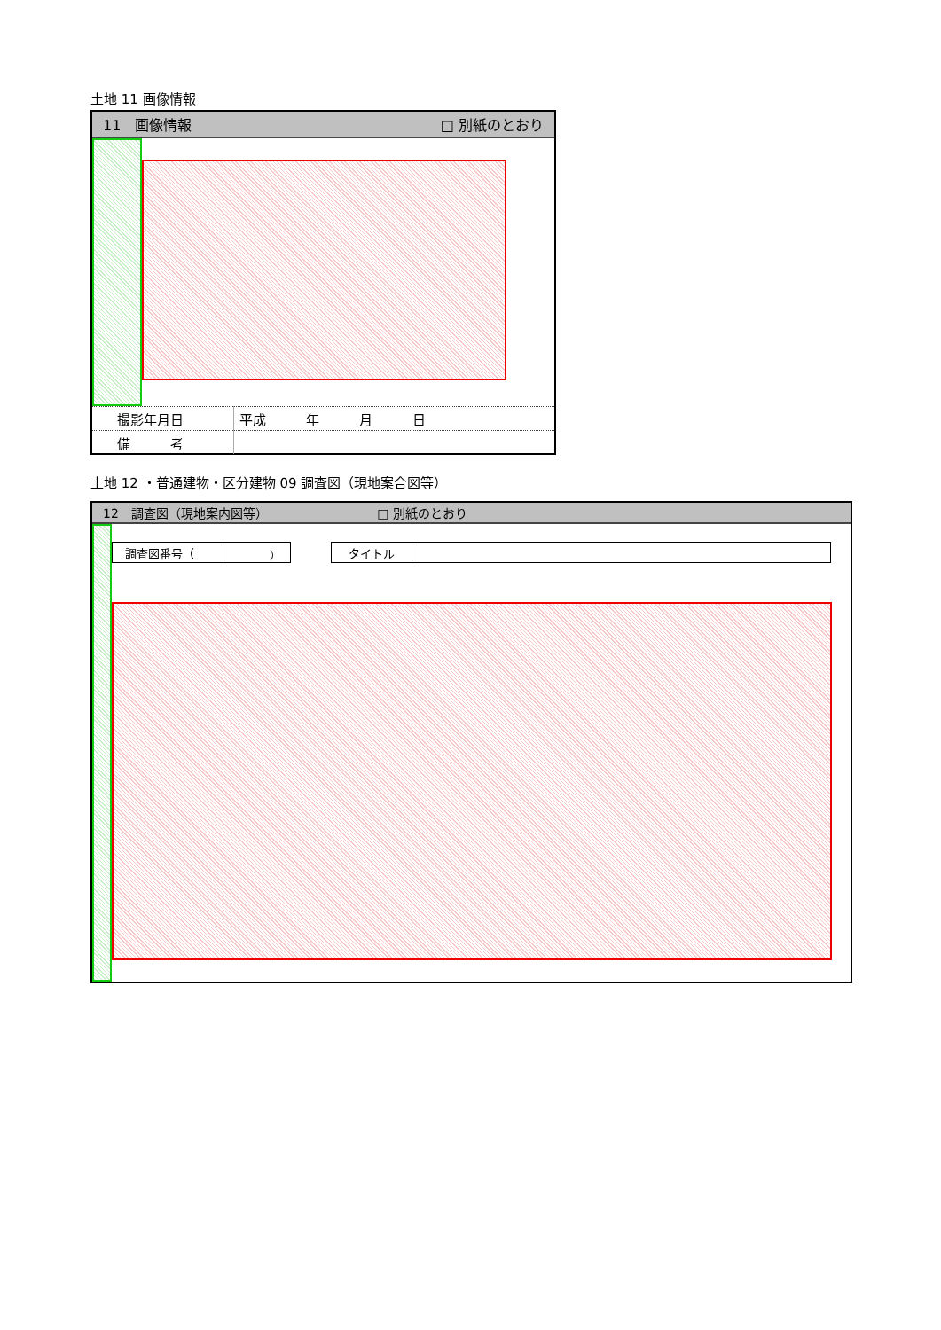土地 11 画像情報
11　画像情報 □ 別紙のとおり
| 撮影年月日 | 平成 年 月 日 |
| 備 考 | |
土地 12 ・普通建物・区分建物 09 調査図（現地案合図等）
12　調査図（現地案内図等） □ 別紙のとおり
調査図番号（ ） タイトル